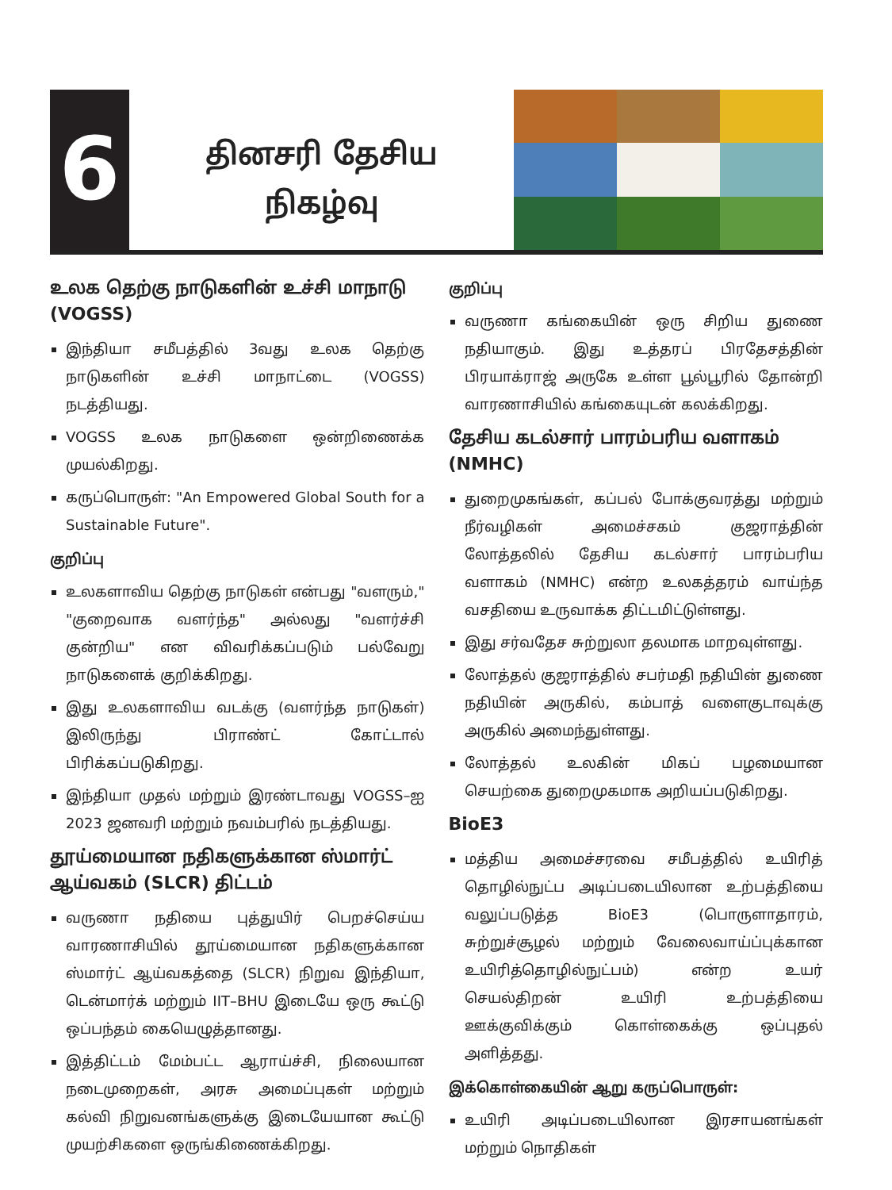6
தினசரி தேசிய
நிகழ்வு
உலக தெற்கு நாடுகளின் உச்சி மாநாடு (VOGSS)
இந்தியா சமீபத்தில் 3வது உலக தெற்கு நாடுகளின் உச்சி மாநாட்டை (VOGSS) நடத்தியது.
VOGSS உலக நாடுகளை ஒன்றிணைக்க முயல்கிறது.
கருப்பொருள்: "An Empowered Global South for a Sustainable Future".
குறிப்பு
உலகளாவிய தெற்கு நாடுகள் என்பது "வளரும்," "குறைவாக வளர்ந்த" அல்லது "வளர்ச்சி குன்றிய" என விவரிக்கப்படும் பல்வேறு நாடுகளைக் குறிக்கிறது.
இது உலகளாவிய வடக்கு (வளர்ந்த நாடுகள்) இலிருந்து பிராண்ட் கோட்டால் பிரிக்கப்படுகிறது.
இந்தியா முதல் மற்றும் இரண்டாவது VOGSS–ஐ 2023 ஜனவரி மற்றும் நவம்பரில் நடத்தியது.
தூய்மையான நதிகளுக்கான ஸ்மார்ட் ஆய்வகம் (SLCR) திட்டம்
வருணா நதியை புத்துயிர் பெறச்செய்ய வாரணாசியில் தூய்மையான நதிகளுக்கான ஸ்மார்ட் ஆய்வகத்தை (SLCR) நிறுவ இந்தியா, டென்மார்க் மற்றும் IIT–BHU இடையே ஒரு கூட்டு ஒப்பந்தம் கையெழுத்தானது.
இத்திட்டம் மேம்பட்ட ஆராய்ச்சி, நிலையான நடைமுறைகள், அரசு அமைப்புகள் மற்றும் கல்வி நிறுவனங்களுக்கு இடையேயான கூட்டு முயற்சிகளை ஒருங்கிணைக்கிறது.
குறிப்பு
வருணா கங்கையின் ஒரு சிறிய துணை நதியாகும். இது உத்தரப் பிரதேசத்தின் பிரயாக்ராஜ் அருகே உள்ள பூல்பூரில் தோன்றி வாரணாசியில் கங்கையுடன் கலக்கிறது.
தேசிய கடல்சார் பாரம்பரிய வளாகம் (NMHC)
துறைமுகங்கள், கப்பல் போக்குவரத்து மற்றும் நீர்வழிகள் அமைச்சகம் குஜராத்தின் லோத்தலில் தேசிய கடல்சார் பாரம்பரிய வளாகம் (NMHC) என்ற உலகத்தரம் வாய்ந்த வசதியை உருவாக்க திட்டமிட்டுள்ளது.
இது சர்வதேச சுற்றுலா தலமாக மாறவுள்ளது.
லோத்தல் குஜராத்தில் சபர்மதி நதியின் துணை நதியின் அருகில், கம்பாத் வளைகுடாவுக்கு அருகில் அமைந்துள்ளது.
லோத்தல் உலகின் மிகப் பழமையான செயற்கை துறைமுகமாக அறியப்படுகிறது.
BioE3
மத்திய அமைச்சரவை சமீபத்தில் உயிரித் தொழில்நுட்ப அடிப்படையிலான உற்பத்தியை வலுப்படுத்த BioE3 (பொருளாதாரம், சுற்றுச்சூழல் மற்றும் வேலைவாய்ப்புக்கான உயிரித்தொழில்நுட்பம்) என்ற உயர் செயல்திறன் உயிரி உற்பத்தியை ஊக்குவிக்கும் கொள்கைக்கு ஒப்புதல் அளித்தது.
இக்கொள்கையின் ஆறு கருப்பொருள்:
உயிரி அடிப்படையிலான இரசாயனங்கள் மற்றும் நொதிகள்